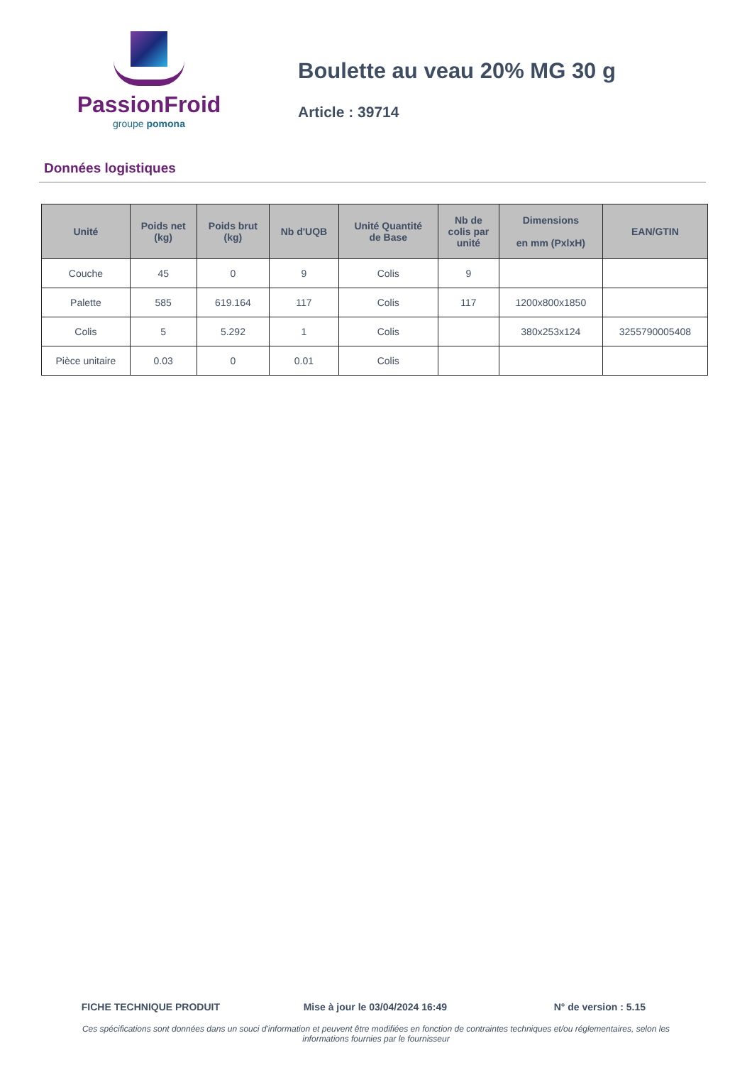PassionFroid
groupe pomona
Boulette au veau 20% MG 30 g
Article : 39714
Données logistiques
| Unité | Poids net (kg) | Poids brut (kg) | Nb d'UQB | Unité Quantité de Base | Nb de colis par unité | Dimensions en mm (PxlxH) | EAN/GTIN |
| --- | --- | --- | --- | --- | --- | --- | --- |
| Couche | 45 | 0 | 9 | Colis | 9 | | |
| Palette | 585 | 619.164 | 117 | Colis | 117 | 1200x800x1850 | |
| Colis | 5 | 5.292 | 1 | Colis | | 380x253x124 | 3255790005408 |
| Pièce unitaire | 0.03 | 0 | 0.01 | Colis | | | |
FICHE TECHNIQUE PRODUIT Mise à jour le 03/04/2024 16:49 N° de version : 5.15
Ces spécifications sont données dans un souci d'information et peuvent être modifiées en fonction de contraintes techniques et/ou réglementaires, selon les informations fournies par le fournisseur